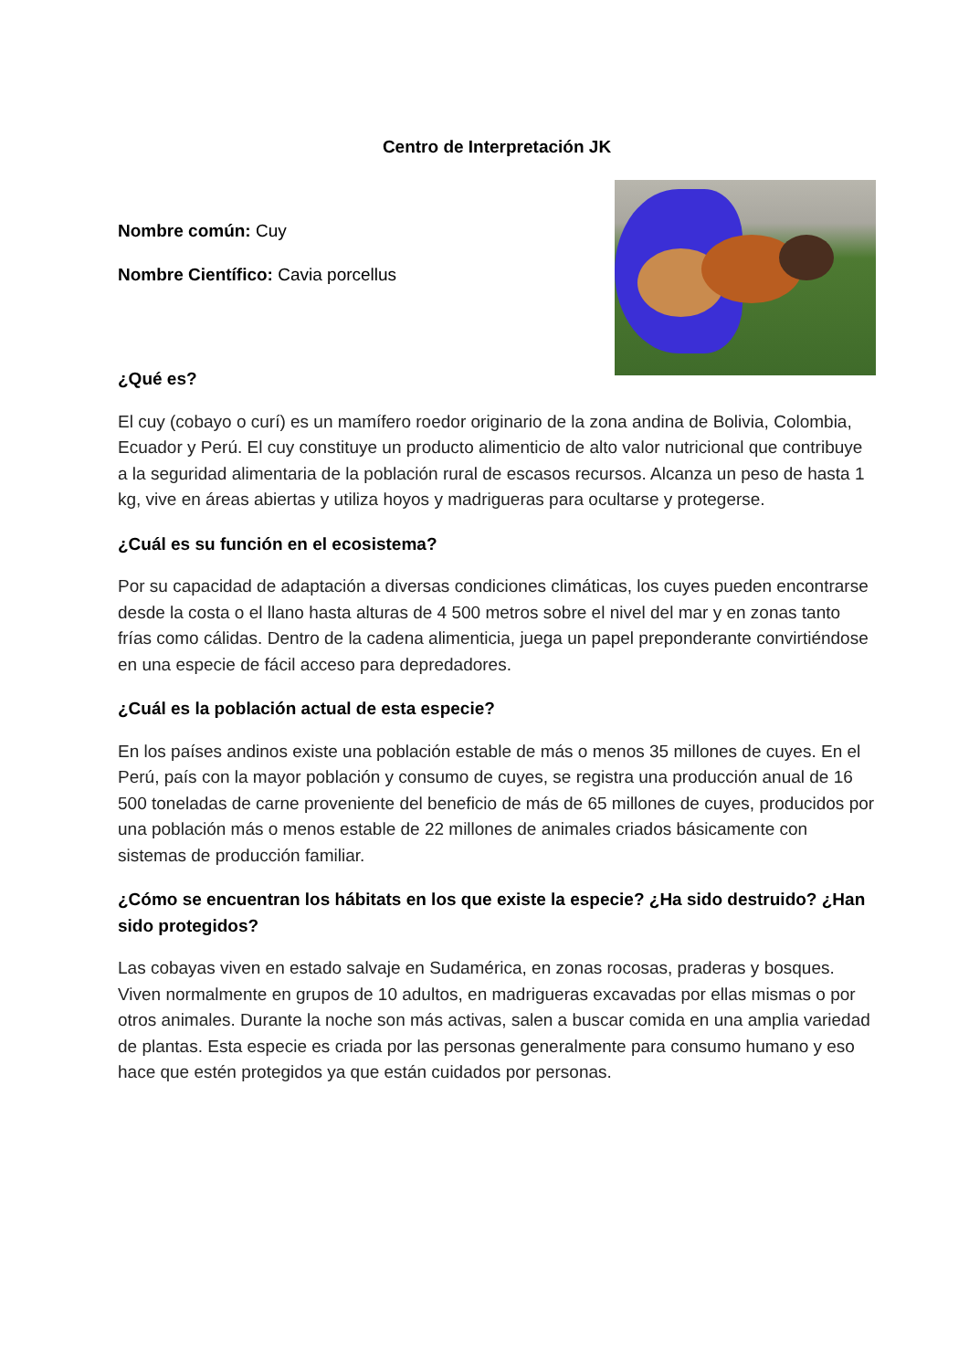Centro de Interpretación JK
Nombre común: Cuy
Nombre Científico: Cavia porcellus
¿Qué es?
El cuy (cobayo o curí) es un mamífero roedor originario de la zona andina de Bolivia, Colombia, Ecuador y Perú. El cuy constituye un producto alimenticio de alto valor nutricional que contribuye a la seguridad alimentaria de la población rural de escasos recursos. Alcanza un peso de hasta 1 kg, vive en áreas abiertas y utiliza hoyos y madrigueras para ocultarse y protegerse.
¿Cuál es su función en el ecosistema?
Por su capacidad de adaptación a diversas condiciones climáticas, los cuyes pueden encontrarse desde la costa o el llano hasta alturas de 4 500 metros sobre el nivel del mar y en zonas tanto frías como cálidas. Dentro de la cadena alimenticia, juega un papel preponderante convirtiéndose en una especie de fácil acceso para depredadores.
¿Cuál es la población actual de esta especie?
En los países andinos existe una población estable de más o menos 35 millones de cuyes. En el Perú, país con la mayor población y consumo de cuyes, se registra una producción anual de 16 500 toneladas de carne proveniente del beneficio de más de 65 millones de cuyes, producidos por una población más o menos estable de 22 millones de animales criados básicamente con sistemas de producción familiar.
¿Cómo se encuentran los hábitats en los que existe la especie? ¿Ha sido destruido? ¿Han sido protegidos?
Las cobayas viven en estado salvaje en Sudamérica, en zonas rocosas, praderas y bosques. Viven normalmente en grupos de 10 adultos, en madrigueras excavadas por ellas mismas o por otros animales. Durante la noche son más activas, salen a buscar comida en una amplia variedad de plantas. Esta especie es criada por las personas generalmente para consumo humano y eso hace que estén protegidos ya que están cuidados por personas.